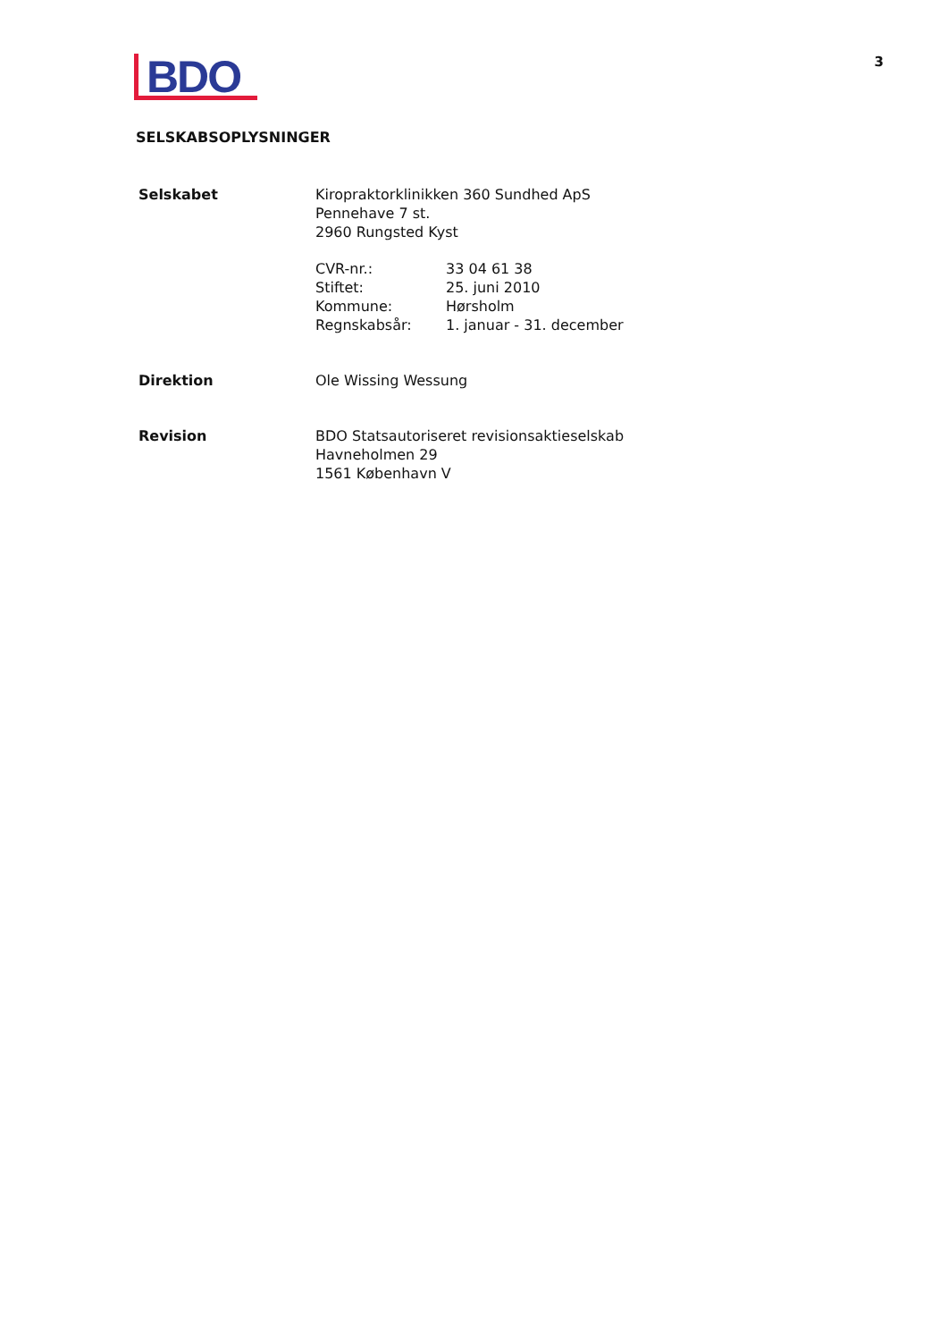BDO
3
SELSKABSOPLYSNINGER
Selskabet Kiropraktorklinikken 360 Sundhed ApS
Pennehave 7 st.
2960 Rungsted Kyst
CVR-nr.:
Stiftet:
Kommune:
Regnskabsår:
33 04 61 38
25. juni 2010
Hørsholm
1. januar - 31. december
Direktion Ole Wissing Wessung
Revision BDO Statsautoriseret revisionsaktieselskab
Havneholmen 29
1561 København V